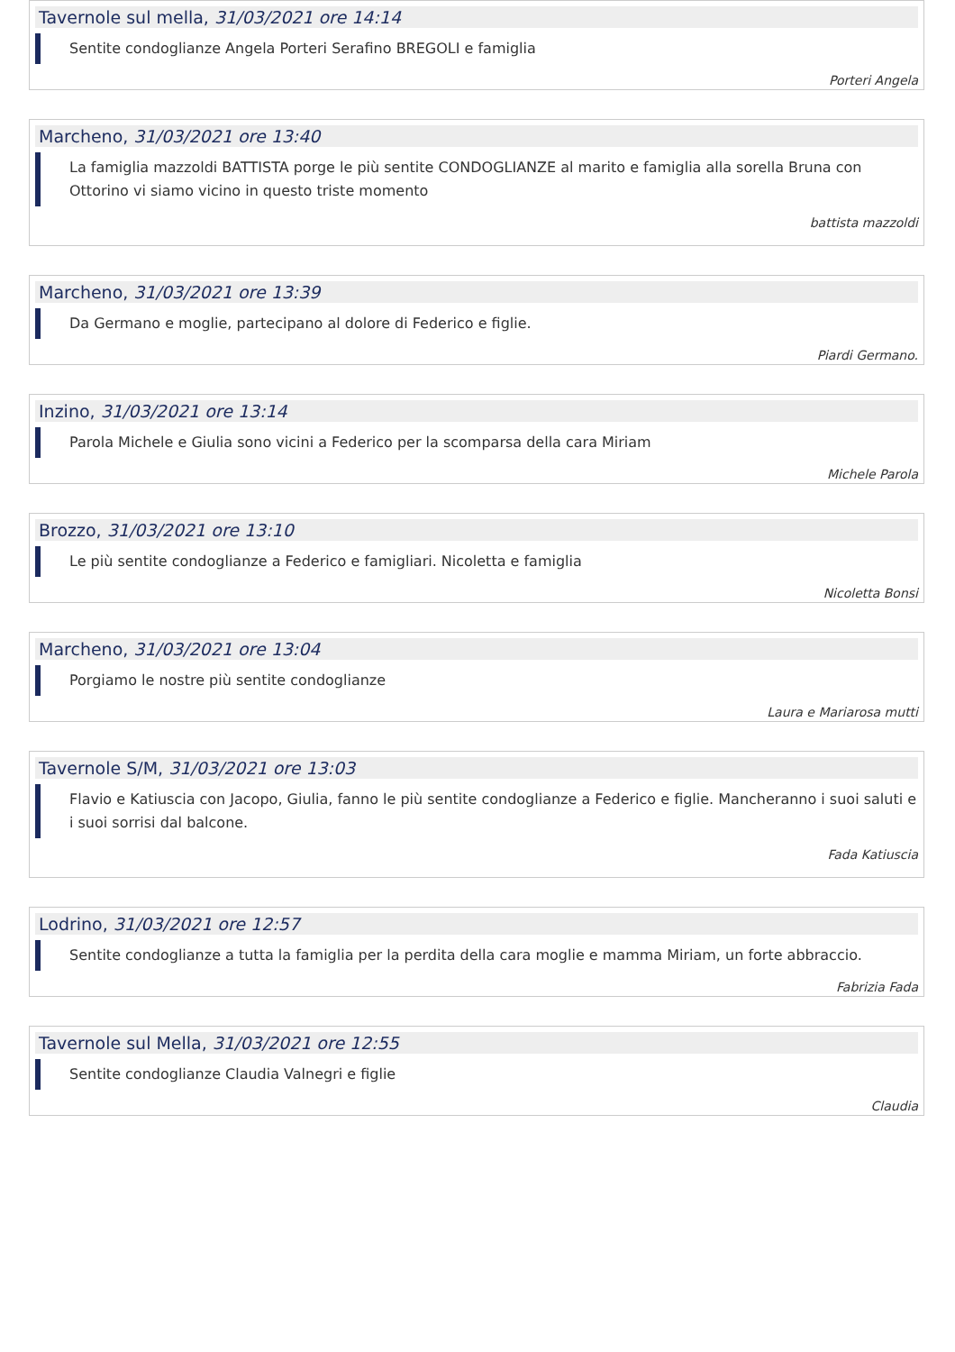Tavernole sul mella, 31/03/2021 ore 14:14
Sentite condoglianze Angela Porteri Serafino BREGOLI e famiglia
Porteri Angela
Marcheno, 31/03/2021 ore 13:40
La famiglia mazzoldi BATTISTA porge le più sentite CONDOGLIANZE al marito e famiglia alla sorella Bruna con Ottorino vi siamo vicino in questo triste momento
battista mazzoldi
Marcheno, 31/03/2021 ore 13:39
Da Germano e moglie, partecipano al dolore di Federico e figlie.
Piardi Germano.
Inzino, 31/03/2021 ore 13:14
Parola Michele e Giulia sono vicini a Federico per la scomparsa della cara Miriam
Michele Parola
Brozzo, 31/03/2021 ore 13:10
Le più sentite condoglianze a Federico e famigliari. Nicoletta e famiglia
Nicoletta Bonsi
Marcheno, 31/03/2021 ore 13:04
Porgiamo le nostre più sentite condoglianze
Laura e Mariarosa mutti
Tavernole S/M, 31/03/2021 ore 13:03
Flavio e Katiuscia con Jacopo, Giulia, fanno le più sentite condoglianze a Federico e figlie. Mancheranno i suoi saluti e i suoi sorrisi dal balcone.
Fada Katiuscia
Lodrino, 31/03/2021 ore 12:57
Sentite condoglianze a tutta la famiglia per la perdita della cara moglie e mamma Miriam, un forte abbraccio.
Fabrizia Fada
Tavernole sul Mella, 31/03/2021 ore 12:55
Sentite condoglianze Claudia Valnegri e figlie
Claudia